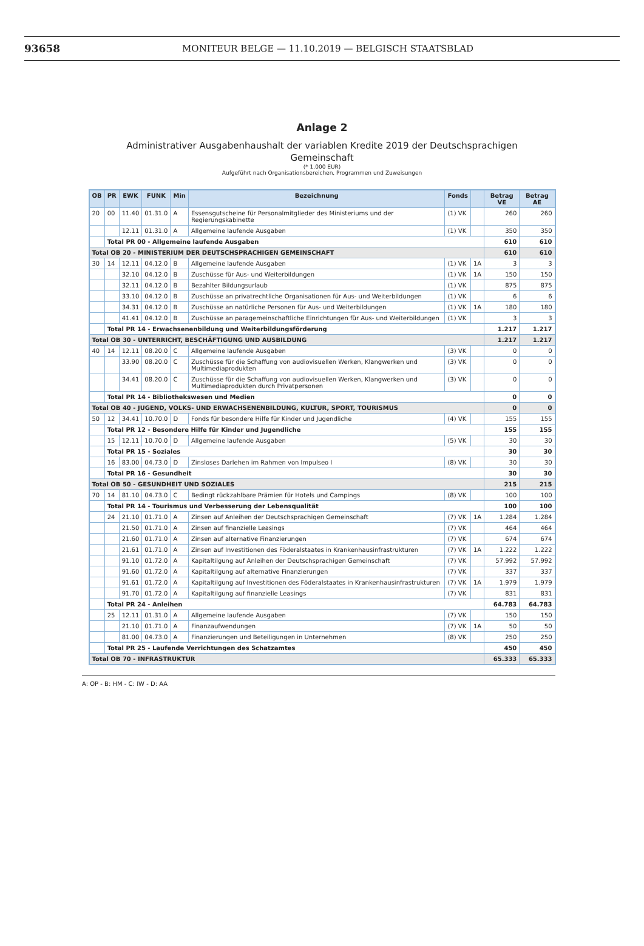93658
MONITEUR BELGE — 11.10.2019 — BELGISCH STAATSBLAD
Anlage 2
Administrativer Ausgabenhaushalt der variablen Kredite 2019 der Deutschsprachigen
Gemeinschaft
(* 1.000 EUR)
Aufgeführt nach Organisationsbereichen, Programmen und Zuweisungen
| OB | PR | EWK | FUNK | Min | Bezeichnung | Fonds | | Betrag VE | Betrag AE |
| --- | --- | --- | --- | --- | --- | --- | --- | --- | --- |
| 20 | 00 | 11.40 | 01.31.0 | A | Essensgutscheine für Personalmitglieder des Ministeriums und der Regierungskabinette | (1) VK | | 260 | 260 |
| | | 12.11 | 01.31.0 | A | Allgemeine laufende Ausgaben | (1) VK | | 350 | 350 |
| | Total PR 00 - Allgemeine laufende Ausgaben | | | | | | | 610 | 610 |
| Total OB 20 - MINISTERIUM DER DEUTSCHSPRACHIGEN GEMEINSCHAFT | | | | | | | | 610 | 610 |
| 30 | 14 | 12.11 | 04.12.0 | B | Allgemeine laufende Ausgaben | (1) VK | 1A | 3 | 3 |
| | | 32.10 | 04.12.0 | B | Zuschüsse für Aus- und Weiterbildungen | (1) VK | 1A | 150 | 150 |
| | | 32.11 | 04.12.0 | B | Bezahlter Bildungsurlaub | (1) VK | | 875 | 875 |
| | | 33.10 | 04.12.0 | B | Zuschüsse an privatrechtliche Organisationen für Aus- und Weiterbildungen | (1) VK | | 6 | 6 |
| | | 34.31 | 04.12.0 | B | Zuschüsse an natürliche Personen für Aus- und Weiterbildungen | (1) VK | 1A | 180 | 180 |
| | | 41.41 | 04.12.0 | B | Zuschüsse an paragemeinschaftliche Einrichtungen für Aus- und Weiterbildungen | (1) VK | | 3 | 3 |
| | Total PR 14 - Erwachsenenbildung und Weiterbildungsförderung | | | | | | | 1.217 | 1.217 |
| Total OB 30 - UNTERRICHT, BESCHÄFTIGUNG UND AUSBILDUNG | | | | | | | | 1.217 | 1.217 |
| 40 | 14 | 12.11 | 08.20.0 | C | Allgemeine laufende Ausgaben | (3) VK | | 0 | 0 |
| | | 33.90 | 08.20.0 | C | Zuschüsse für die Schaffung von audiovisuellen Werken, Klangwerken und Multimediaprodukten | (3) VK | | 0 | 0 |
| | | 34.41 | 08.20.0 | C | Zuschüsse für die Schaffung von audiovisuellen Werken, Klangwerken und Multimediaprodukten durch Privatpersonen | (3) VK | | 0 | 0 |
| | Total PR 14 - Bibliothekswesen und Medien | | | | | | | 0 | 0 |
| Total OB 40 - JUGEND, VOLKS- UND ERWACHSENENBILDUNG, KULTUR, SPORT, TOURISMUS | | | | | | | | 0 | 0 |
| 50 | 12 | 34.41 | 10.70.0 | D | Fonds für besondere Hilfe für Kinder und Jugendliche | (4) VK | | 155 | 155 |
| | Total PR 12 - Besondere Hilfe für Kinder und Jugendliche | | | | | | | 155 | 155 |
| | 15 | 12.11 | 10.70.0 | D | Allgemeine laufende Ausgaben | (5) VK | | 30 | 30 |
| | Total PR 15 - Soziales | | | | | | | 30 | 30 |
| | 16 | 83.00 | 04.73.0 | D | Zinsloses Darlehen im Rahmen von Impulseo I | (8) VK | | 30 | 30 |
| | Total PR 16 - Gesundheit | | | | | | | 30 | 30 |
| Total OB 50 - GESUNDHEIT UND SOZIALES | | | | | | | | 215 | 215 |
| 70 | 14 | 81.10 | 04.73.0 | C | Bedingt rückzahlbare Prämien für Hotels und Campings | (8) VK | | 100 | 100 |
| | Total PR 14 - Tourismus und Verbesserung der Lebensqualität | | | | | | | 100 | 100 |
| | 24 | 21.10 | 01.71.0 | A | Zinsen auf Anleihen der Deutschsprachigen Gemeinschaft | (7) VK | 1A | 1.284 | 1.284 |
| | | 21.50 | 01.71.0 | A | Zinsen auf finanzielle Leasings | (7) VK | | 464 | 464 |
| | | 21.60 | 01.71.0 | A | Zinsen auf alternative Finanzierungen | (7) VK | | 674 | 674 |
| | | 21.61 | 01.71.0 | A | Zinsen auf Investitionen des Föderalstaates in Krankenhausinfrastrukturen | (7) VK | 1A | 1.222 | 1.222 |
| | | 91.10 | 01.72.0 | A | Kapitaltilgung auf Anleihen der Deutschsprachigen Gemeinschaft | (7) VK | | 57.992 | 57.992 |
| | | 91.60 | 01.72.0 | A | Kapitaltilgung auf alternative Finanzierungen | (7) VK | | 337 | 337 |
| | | 91.61 | 01.72.0 | A | Kapitaltilgung auf Investitionen des Föderalstaates in Krankenhausinfrastrukturen | (7) VK | 1A | 1.979 | 1.979 |
| | | 91.70 | 01.72.0 | A | Kapitaltilgung auf finanzielle Leasings | (7) VK | | 831 | 831 |
| | Total PR 24 - Anleihen | | | | | | | 64.783 | 64.783 |
| | 25 | 12.11 | 01.31.0 | A | Allgemeine laufende Ausgaben | (7) VK | | 150 | 150 |
| | | 21.10 | 01.71.0 | A | Finanzaufwendungen | (7) VK | 1A | 50 | 50 |
| | | 81.00 | 04.73.0 | A | Finanzierungen und Beteiligungen in Unternehmen | (8) VK | | 250 | 250 |
| | Total PR 25 - Laufende Verrichtungen des Schatzamtes | | | | | | | 450 | 450 |
| Total OB 70 - INFRASTRUKTUR | | | | | | | | 65.333 | 65.333 |
A: OP - B: HM - C: IW - D: AA